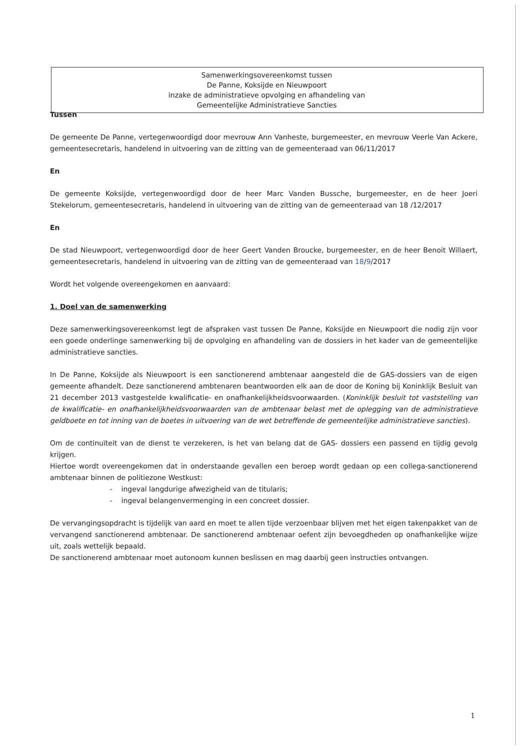Samenwerkingsovereenkomst tussen
De Panne, Koksijde en Nieuwpoort
inzake de administratieve opvolging en afhandeling van
Gemeentelijke Administratieve Sancties
Tussen
De gemeente De Panne, vertegenwoordigd door mevrouw Ann Vanheste, burgemeester, en mevrouw Veerle Van Ackere, gemeentesecretaris, handelend in uitvoering van de zitting van de gemeenteraad van 06/11/2017
En
De gemeente Koksijde, vertegenwoordigd door de heer Marc Vanden Bussche, burgemeester, en de heer Joeri Stekelorum, gemeentesecretaris, handelend in uitvoering van de zitting van de gemeenteraad van 18 /12/2017
En
De stad Nieuwpoort, vertegenwoordigd door de heer Geert Vanden Broucke, burgemeester, en de heer Benoit Willaert, gemeentesecretaris, handelend in uitvoering van de zitting van de gemeenteraad van 18/9/2017
Wordt het volgende overeengekomen en aanvaard:
1. Doel van de samenwerking
Deze samenwerkingsovereenkomst legt de afspraken vast tussen De Panne, Koksijde en Nieuwpoort die nodig zijn voor een goede onderlinge samenwerking bij de opvolging en afhandeling van de dossiers in het kader van de gemeentelijke administratieve sancties.
In De Panne, Koksijde als Nieuwpoort is een sanctionerend ambtenaar aangesteld die de GAS-dossiers van de eigen gemeente afhandelt. Deze sanctionerend ambtenaren beantwoorden elk aan de door de Koning bij Koninklijk Besluit van 21 december 2013 vastgestelde kwalificatie- en onafhankelijkheidsvoorwaarden. (Koninklijk besluit tot vaststelling van de kwalificatie- en onafhankelijkheidsvoorwaarden van de ambtenaar belast met de oplegging van de administratieve geldboete en tot inning van de boetes in uitvoering van de wet betreffende de gemeentelijke administratieve sancties).
Om de continuïteit van de dienst te verzekeren, is het van belang dat de GAS- dossiers een passend en tijdig gevolg krijgen.
Hiertoe wordt overeengekomen dat in onderstaande gevallen een beroep wordt gedaan op een collega-sanctionerend ambtenaar binnen de politiezone Westkust:
- ingeval langdurige afwezigheid van de titularis;
- ingeval belangenvermenging in een concreet dossier.
De vervangingsopdracht is tijdelijk van aard en moet te allen tijde verzoenbaar blijven met het eigen takenpakket van de vervangend sanctionerend ambtenaar. De sanctionerend ambtenaar oefent zijn bevoegdheden op onafhankelijke wijze uit, zoals wettelijk bepaald.
De sanctionerend ambtenaar moet autonoom kunnen beslissen en mag daarbij geen instructies ontvangen.
1